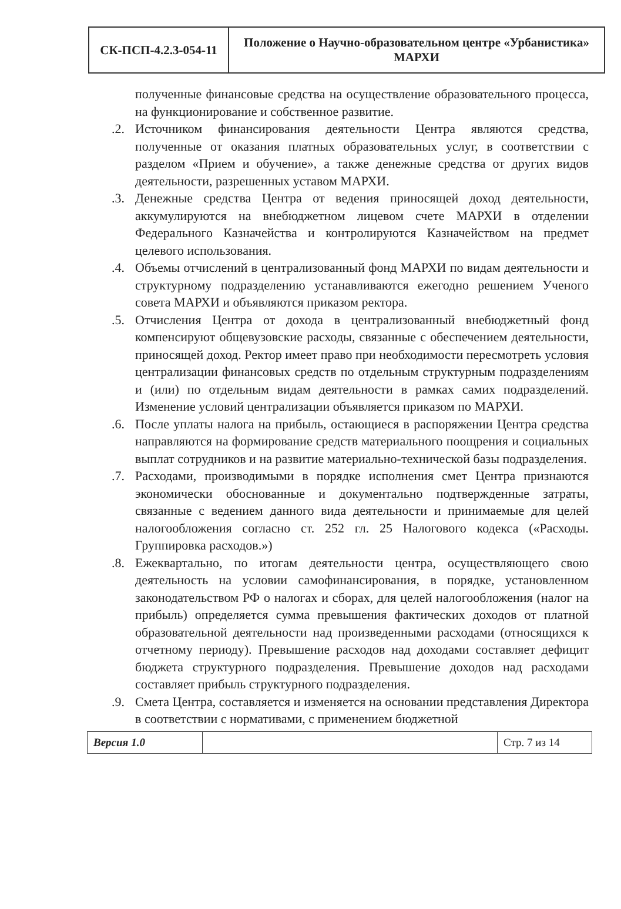| СК-ПСП-4.2.3-054-11 | Положение о Научно-образовательном центре «Урбанистика» МАРХИ |
полученные финансовые средства на осуществление образовательного процесса, на функционирование и собственное развитие.
.2. Источником финансирования деятельности Центра являются средства, полученные от оказания платных образовательных услуг, в соответствии с разделом «Прием и обучение», а также денежные средства от других видов деятельности, разрешенных уставом МАРХИ.
.3. Денежные средства Центра от ведения приносящей доход деятельности, аккумулируются на внебюджетном лицевом счете МАРХИ в отделении Федерального Казначейства и контролируются Казначейством на предмет целевого использования.
.4. Объемы отчислений в централизованный фонд МАРХИ по видам деятельности и структурному подразделению устанавливаются ежегодно решением Ученого совета МАРХИ и объявляются приказом ректора.
.5. Отчисления Центра от дохода в централизованный внебюджетный фонд компенсируют общевузовские расходы, связанные с обеспечением деятельности, приносящей доход. Ректор имеет право при необходимости пересмотреть условия централизации финансовых средств по отдельным структурным подразделениям и (или) по отдельным видам деятельности в рамках самих подразделений. Изменение условий централизации объявляется приказом по МАРХИ.
.6. После уплаты налога на прибыль, остающиеся в распоряжении Центра средства направляются на формирование средств материального поощрения и социальных выплат сотрудников и на развитие материально-технической базы подразделения.
.7. Расходами, производимыми в порядке исполнения смет Центра признаются экономически обоснованные и документально подтвержденные затраты, связанные с ведением данного вида деятельности и принимаемые для целей налогообложения согласно ст. 252 гл. 25 Налогового кодекса («Расходы. Группировка расходов.»)
.8. Ежеквартально, по итогам деятельности центра, осуществляющего свою деятельность на условии самофинансирования, в порядке, установленном законодательством РФ о налогах и сборах, для целей налогообложения (налог на прибыль) определяется сумма превышения фактических доходов от платной образовательной деятельности над произведенными расходами (относящихся к отчетному периоду). Превышение расходов над доходами составляет дефицит бюджета структурного подразделения. Превышение доходов над расходами составляет прибыль структурного подразделения.
.9. Смета Центра, составляется и изменяется на основании представления Директора в соответствии с нормативами, с применением бюджетной
| Версия 1.0 | | Стр. 7 из 14 |